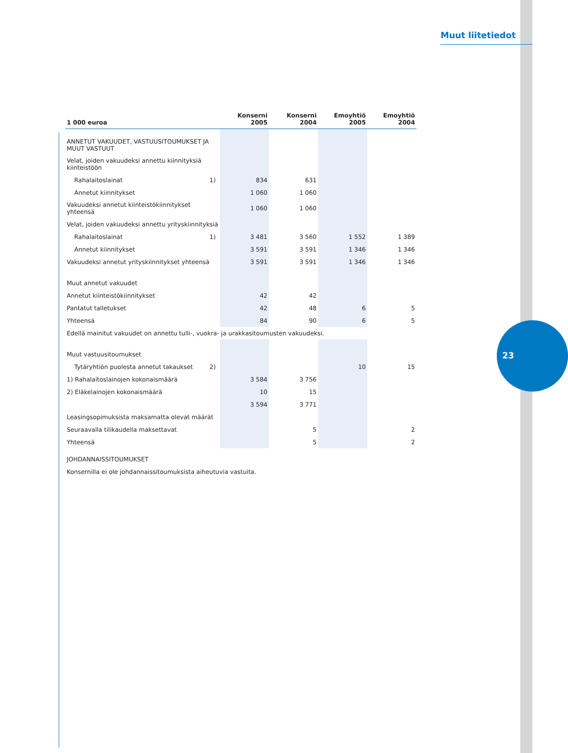Muut liitetiedot
23
| 1 000 euroa | | Konserni 2005 | Konserni 2004 | Emoyhtiö 2005 | Emoyhtiö 2004 |
| --- | --- | --- | --- | --- | --- |
| ANNETUT VAKUUDET, VASTUUSITOUMUKSET JA MUUT VASTUUT | | | | | |
| Velat, joiden vakuudeksi annettu kiinnityksiä kiinteistöön | | | | | |
| Rahalaitoslainat | 1) | 834 | 631 | | |
| Annetut kiinnitykset | | 1 060 | 1 060 | | |
| Vakuudeksi annetut kiinteistökiinnitykset yhteensä | | 1 060 | 1 060 | | |
| Velat, joiden vakuudeksi annettu yrityskiinnityksiä | | | | | |
| Rahalaitoslainat | 1) | 3 481 | 3 560 | 1 552 | 1 389 |
| Annetut kiinnitykset | | 3 591 | 3 591 | 1 346 | 1 346 |
| Vakuudeksi annetut yrityskiinnitykset yhteensä | | 3 591 | 3 591 | 1 346 | 1 346 |
| Muut annetut vakuudet | | | | | |
| Annetut kiinteistökiinnitykset | | 42 | 42 | | |
| Pantatut talletukset | | 42 | 48 | 6 | 5 |
| Yhteensä | | 84 | 90 | 6 | 5 |
| Edellä mainitut vakuudet on annettu tulli-, vuokra- ja urakkasitoumusten vakuudeksi. | | | | | |
| Muut vastuusitoumukset | | | | | |
| Tytäryhtiön puolesta annetut takaukset | 2) | | | 10 | 15 |
| 1) Rahalaitoslainojen kokonaismäärä | | 3 584 | 3 756 | | |
| 2) Eläkelainojen kokonaismäärä | | 10 | 15 | | |
| | | 3 594 | 3 771 | | |
| Leasingsopimuksista maksamatta olevat määrät | | | | | |
| Seuraavalla tilikaudella maksettavat | | | 5 | | 2 |
| Yhteensä | | | 5 | | 2 |
| JOHDANNAISSITOUMUKSET | | | | | |
| Konsernilla ei ole johdannaissitoumuksista aiheutuvia vastuita. | | | | | |